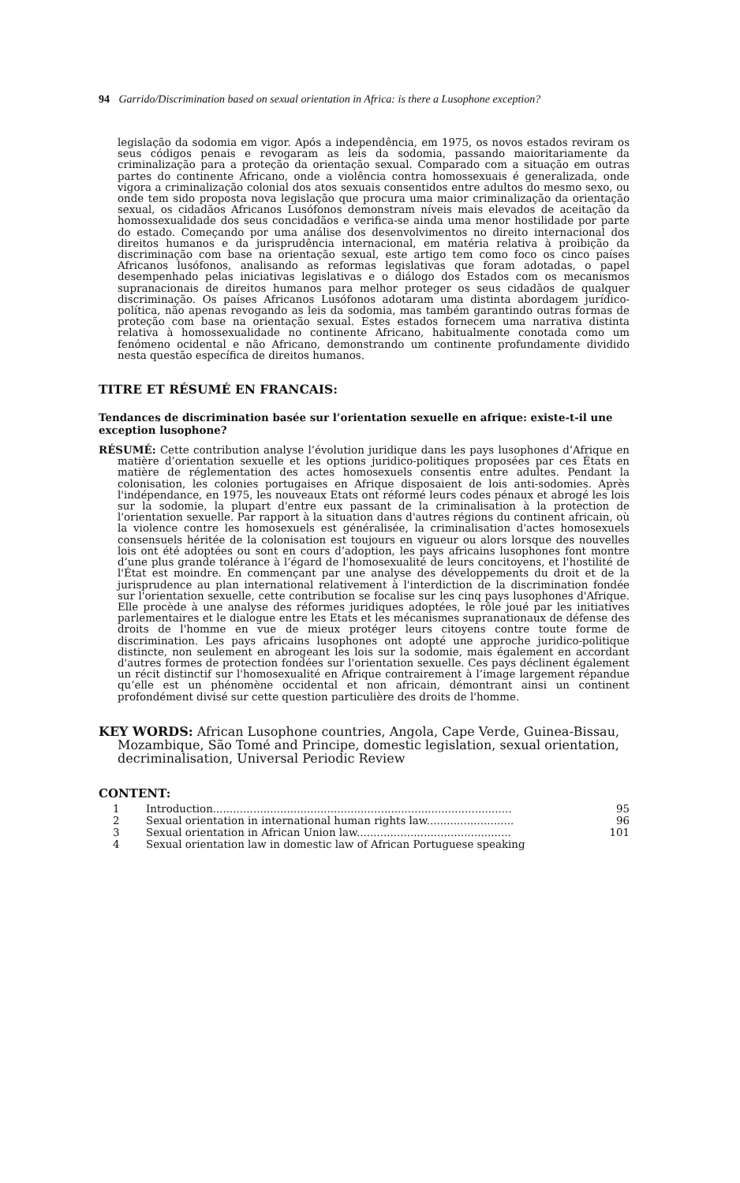94 Garrido/Discrimination based on sexual orientation in Africa: is there a Lusophone exception?
legislação da sodomia em vigor. Após a independência, em 1975, os novos estados reviram os seus códigos penais e revogaram as leis da sodomia, passando maioritariamente da criminalização para a proteção da orientação sexual. Comparado com a situação em outras partes do continente Africano, onde a violência contra homossexuais é generalizada, onde vigora a criminalização colonial dos atos sexuais consentidos entre adultos do mesmo sexo, ou onde tem sido proposta nova legislação que procura uma maior criminalização da orientação sexual, os cidadãos Africanos Lusófonos demonstram níveis mais elevados de aceitação da homossexualidade dos seus concidadãos e verifica-se ainda uma menor hostilidade por parte do estado. Começando por uma análise dos desenvolvimentos no direito internacional dos direitos humanos e da jurisprudência internacional, em matéria relativa à proibição da discriminação com base na orientação sexual, este artigo tem como foco os cinco países Africanos lusófonos, analisando as reformas legislativas que foram adotadas, o papel desempenhado pelas iniciativas legislativas e o diálogo dos Estados com os mecanismos supranacionais de direitos humanos para melhor proteger os seus cidadãos de qualquer discriminação. Os países Africanos Lusófonos adotaram uma distinta abordagem jurídico-política, não apenas revogando as leis da sodomia, mas também garantindo outras formas de proteção com base na orientação sexual. Estes estados fornecem uma narrativa distinta relativa à homossexualidade no continente Africano, habitualmente conotada como um fenómeno ocidental e não Africano, demonstrando um continente profundamente dividido nesta questão específica de direitos humanos.
TITRE ET RÉSUMÉ EN FRANCAIS:
Tendances de discrimination basée sur l’orientation sexuelle en afrique: existe-t-il une exception lusophone?
RÉSUMÉ: Cette contribution analyse l’évolution juridique dans les pays lusophones d’Afrique en matière d’orientation sexuelle et les options juridico-politiques proposées par ces États en matière de réglementation des actes homosexuels consentis entre adultes. Pendant la colonisation, les colonies portugaises en Afrique disposaient de lois anti-sodomies. Après l'indépendance, en 1975, les nouveaux Etats ont réformé leurs codes pénaux et abrogé les lois sur la sodomie, la plupart d'entre eux passant de la criminalisation à la protection de l'orientation sexuelle. Par rapport à la situation dans d'autres régions du continent africain, où la violence contre les homosexuels est généralisée, la criminalisation d'actes homosexuels consensuels héritée de la colonisation est toujours en vigueur ou alors lorsque des nouvelles lois ont été adoptées ou sont en cours d’adoption, les pays africains lusophones font montre d’une plus grande tolérance à l’égard de l'homosexualité de leurs concitoyens, et l'hostilité de l'État est moindre. En commençant par une analyse des développements du droit et de la jurisprudence au plan international relativement à l'interdiction de la discrimination fondée sur l'orientation sexuelle, cette contribution se focalise sur les cinq pays lusophones d'Afrique. Elle procède à une analyse des réformes juridiques adoptées, le rôle joué par les initiatives parlementaires et le dialogue entre les Etats et les mécanismes supranationaux de défense des droits de l'homme en vue de mieux protéger leurs citoyens contre toute forme de discrimination. Les pays africains lusophones ont adopté une approche juridico-politique distincte, non seulement en abrogeant les lois sur la sodomie, mais également en accordant d'autres formes de protection fondées sur l'orientation sexuelle. Ces pays déclinent également un récit distinctif sur l'homosexualité en Afrique contrairement à l’image largement répandue qu’elle est un phénomène occidental et non africain, démontrant ainsi un continent profondément divisé sur cette question particulière des droits de l'homme.
KEY WORDS: African Lusophone countries, Angola, Cape Verde, Guinea-Bissau, Mozambique, São Tomé and Principe, domestic legislation, sexual orientation, decriminalisation, Universal Periodic Review
CONTENT:
1 Introduction......................................................................................... 95
2 Sexual orientation in international human rights law.......................... 96
3 Sexual orientation in African Union law.............................................. 101
4 Sexual orientation law in domestic law of African Portuguese speaking